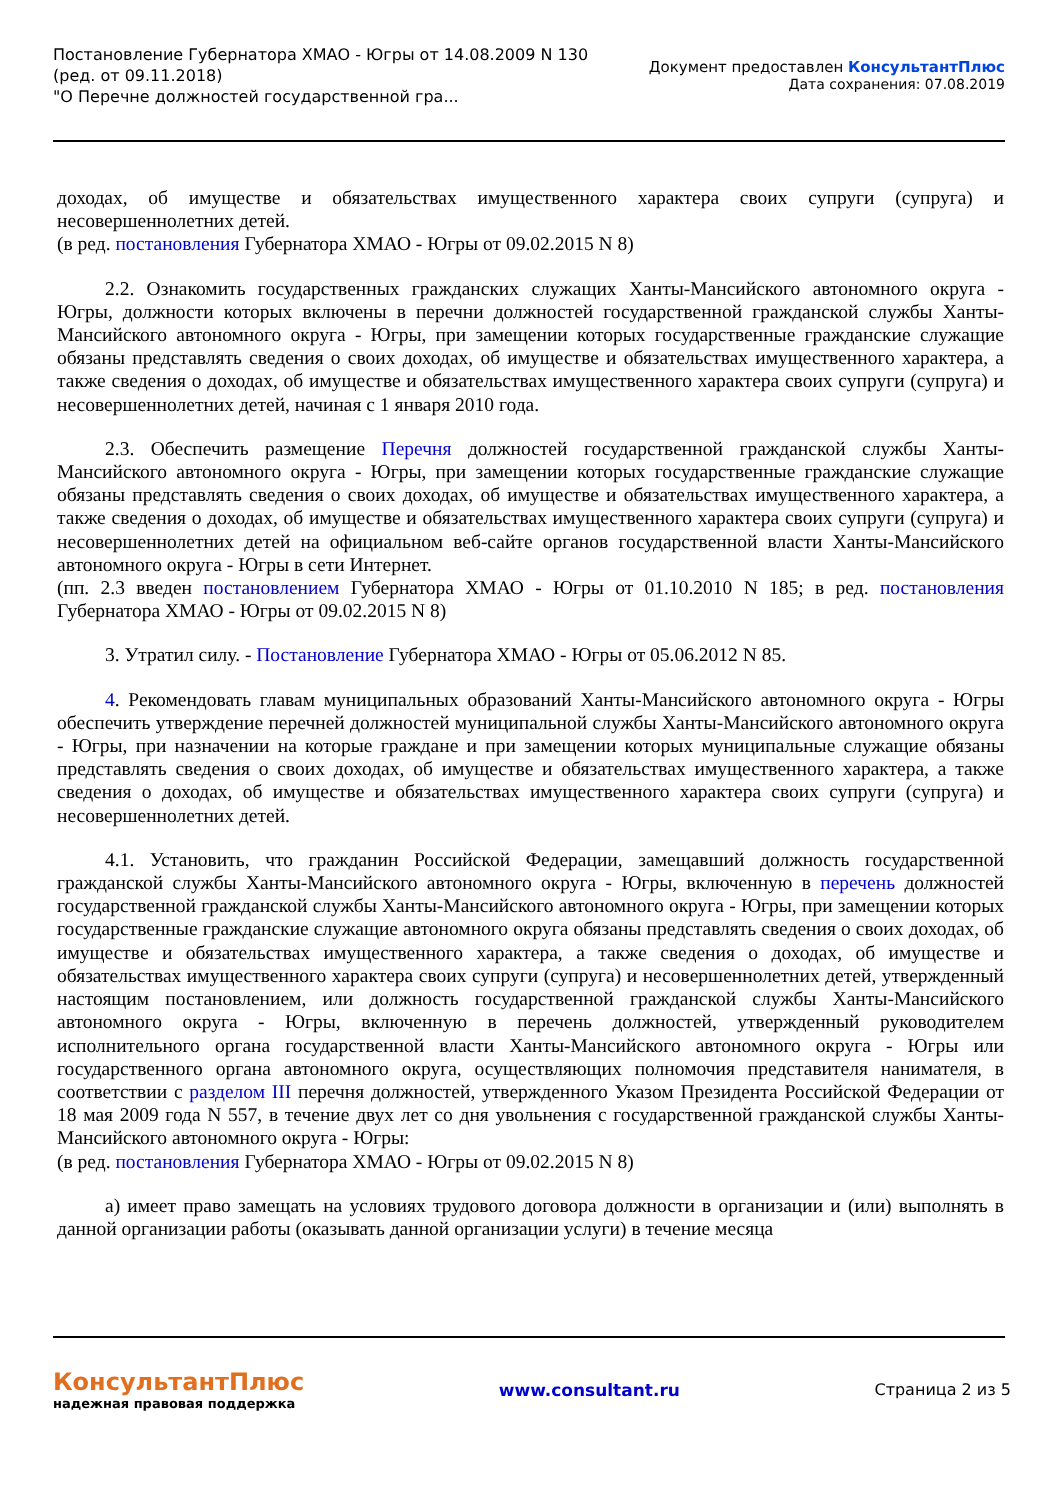Постановление Губернатора ХМАО - Югры от 14.08.2009 N 130
(ред. от 09.11.2018)
"О Перечне должностей государственной гра...
Документ предоставлен КонсультантПлюс
Дата сохранения: 07.08.2019
доходах, об имуществе и обязательствах имущественного характера своих супруги (супруга) и несовершеннолетних детей.
(в ред. постановления Губернатора ХМАО - Югры от 09.02.2015 N 8)
2.2. Ознакомить государственных гражданских служащих Ханты-Мансийского автономного округа - Югры, должности которых включены в перечни должностей государственной гражданской службы Ханты-Мансийского автономного округа - Югры, при замещении которых государственные гражданские служащие обязаны представлять сведения о своих доходах, об имуществе и обязательствах имущественного характера, а также сведения о доходах, об имуществе и обязательствах имущественного характера своих супруги (супруга) и несовершеннолетних детей, начиная с 1 января 2010 года.
2.3. Обеспечить размещение Перечня должностей государственной гражданской службы Ханты-Мансийского автономного округа - Югры, при замещении которых государственные гражданские служащие обязаны представлять сведения о своих доходах, об имуществе и обязательствах имущественного характера, а также сведения о доходах, об имуществе и обязательствах имущественного характера своих супруги (супруга) и несовершеннолетних детей на официальном веб-сайте органов государственной власти Ханты-Мансийского автономного округа - Югры в сети Интернет.
(пп. 2.3 введен постановлением Губернатора ХМАО - Югры от 01.10.2010 N 185; в ред. постановления Губернатора ХМАО - Югры от 09.02.2015 N 8)
3. Утратил силу. - Постановление Губернатора ХМАО - Югры от 05.06.2012 N 85.
4. Рекомендовать главам муниципальных образований Ханты-Мансийского автономного округа - Югры обеспечить утверждение перечней должностей муниципальной службы Ханты-Мансийского автономного округа - Югры, при назначении на которые граждане и при замещении которых муниципальные служащие обязаны представлять сведения о своих доходах, об имуществе и обязательствах имущественного характера, а также сведения о доходах, об имуществе и обязательствах имущественного характера своих супруги (супруга) и несовершеннолетних детей.
4.1. Установить, что гражданин Российской Федерации, замещавший должность государственной гражданской службы Ханты-Мансийского автономного округа - Югры, включенную в перечень должностей государственной гражданской службы Ханты-Мансийского автономного округа - Югры, при замещении которых государственные гражданские служащие автономного округа обязаны представлять сведения о своих доходах, об имуществе и обязательствах имущественного характера, а также сведения о доходах, об имуществе и обязательствах имущественного характера своих супруги (супруга) и несовершеннолетних детей, утвержденный настоящим постановлением, или должность государственной гражданской службы Ханты-Мансийского автономного округа - Югры, включенную в перечень должностей, утвержденный руководителем исполнительного органа государственной власти Ханты-Мансийского автономного округа - Югры или государственного органа автономного округа, осуществляющих полномочия представителя нанимателя, в соответствии с разделом III перечня должностей, утвержденного Указом Президента Российской Федерации от 18 мая 2009 года N 557, в течение двух лет со дня увольнения с государственной гражданской службы Ханты-Мансийского автономного округа - Югры:
(в ред. постановления Губернатора ХМАО - Югры от 09.02.2015 N 8)
а) имеет право замещать на условиях трудового договора должности в организации и (или) выполнять в данной организации работы (оказывать данной организации услуги) в течение месяца
КонсультантПлюс
надежная правовая поддержка
www.consultant.ru Страница 2 из 5